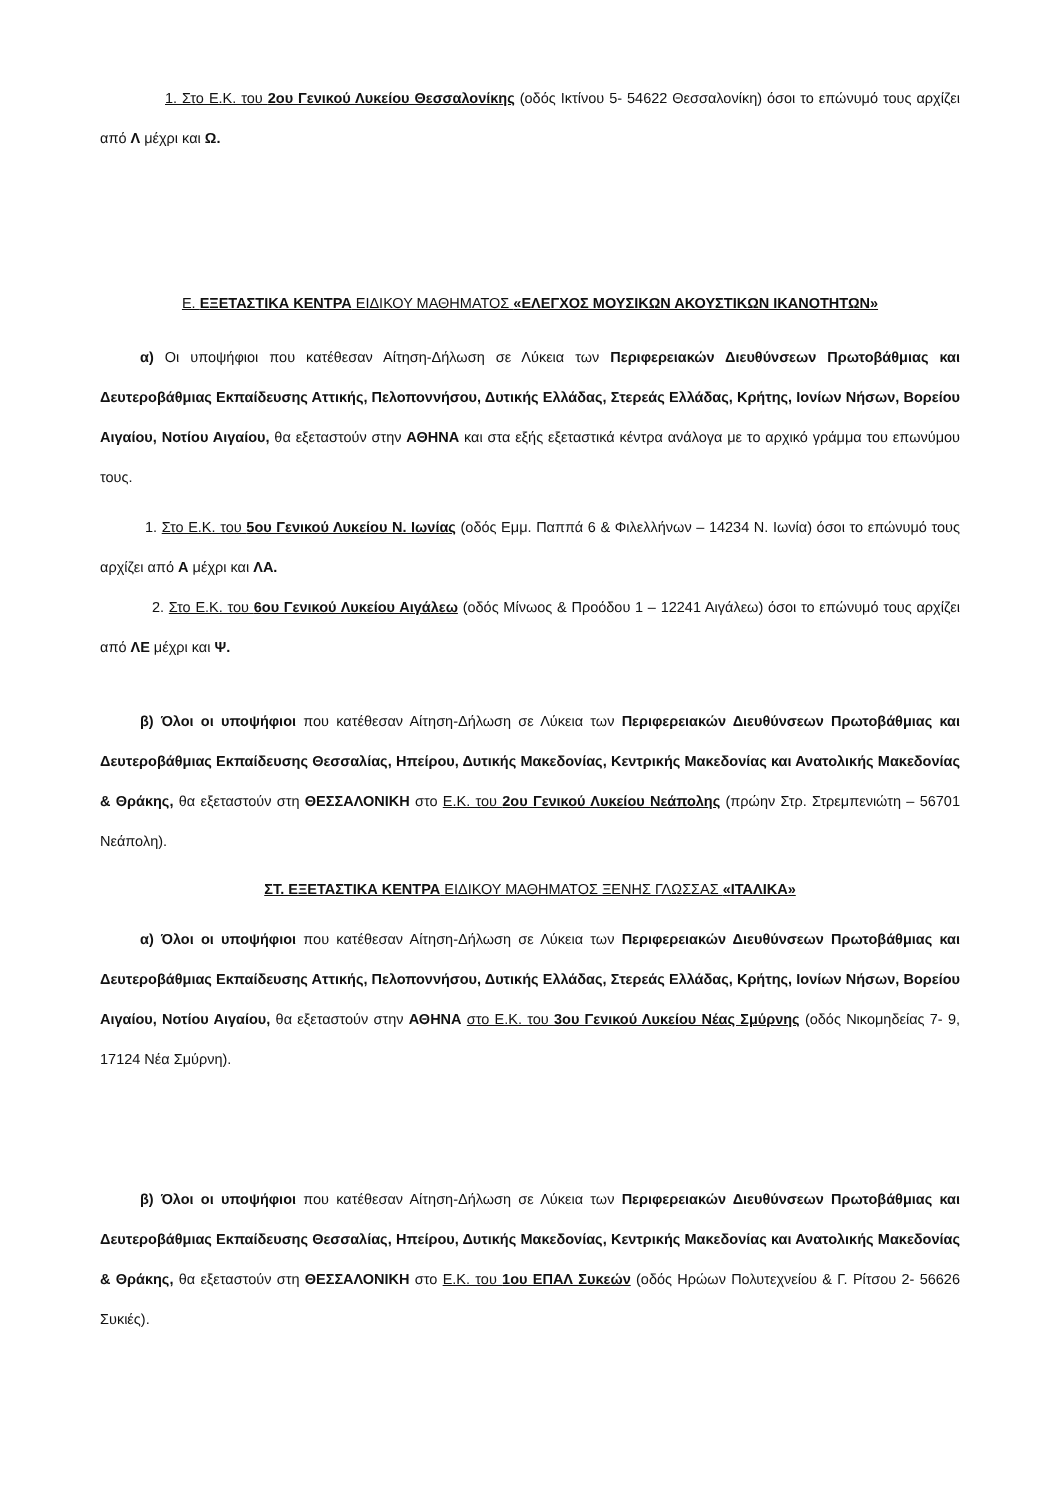1. Στο Ε.Κ. του 2ου Γενικού Λυκείου Θεσσαλονίκης (οδός Ικτίνου 5- 54622 Θεσσαλονίκη) όσοι το επώνυμό τους αρχίζει από Λ μέχρι και Ω.
Ε. ΕΞΕΤΑΣΤΙΚΑ ΚΕΝΤΡΑ ΕΙΔΙΚΟΥ ΜΑΘΗΜΑΤΟΣ «ΕΛΕΓΧΟΣ ΜΟΥΣΙΚΩΝ ΑΚΟΥΣΤΙΚΩΝ ΙΚΑΝΟΤΗΤΩΝ»
α) Οι υποψήφιοι που κατέθεσαν Αίτηση-Δήλωση σε Λύκεια των Περιφερειακών Διευθύνσεων Πρωτοβάθμιας και Δευτεροβάθμιας Εκπαίδευσης Αττικής, Πελοποννήσου, Δυτικής Ελλάδας, Στερεάς Ελλάδας, Κρήτης, Ιονίων Νήσων, Βορείου Αιγαίου, Νοτίου Αιγαίου, θα εξεταστούν στην ΑΘΗΝΑ και στα εξής εξεταστικά κέντρα ανάλογα με το αρχικό γράμμα του επωνύμου τους.
1. Στο Ε.Κ. του 5ου Γενικού Λυκείου Ν. Ιωνίας (οδός Εμμ. Παππά 6 & Φιλελλήνων – 14234 Ν. Ιωνία) όσοι το επώνυμό τους αρχίζει από Α μέχρι και ΛΑ.
2. Στο Ε.Κ. του 6ου Γενικού Λυκείου Αιγάλεω (οδός Μίνωος & Προόδου 1 – 12241 Αιγάλεω) όσοι το επώνυμό τους αρχίζει από ΛΕ μέχρι και Ψ.
β) Όλοι οι υποψήφιοι που κατέθεσαν Αίτηση-Δήλωση σε Λύκεια των Περιφερειακών Διευθύνσεων Πρωτοβάθμιας και Δευτεροβάθμιας Εκπαίδευσης Θεσσαλίας, Ηπείρου, Δυτικής Μακεδονίας, Κεντρικής Μακεδονίας και Ανατολικής Μακεδονίας & Θράκης, θα εξεταστούν στη ΘΕΣΣΑΛΟΝΙΚΗ στο Ε.Κ. του 2ου Γενικού Λυκείου Νεάπολης (πρώην Στρ. Στρεμπενιώτη – 56701 Νεάπολη).
ΣΤ. ΕΞΕΤΑΣΤΙΚΑ ΚΕΝΤΡΑ ΕΙΔΙΚΟΥ ΜΑΘΗΜΑΤΟΣ ΞΕΝΗΣ ΓΛΩΣΣΑΣ «ΙΤΑΛΙΚΑ»
α) Όλοι οι υποψήφιοι που κατέθεσαν Αίτηση-Δήλωση σε Λύκεια των Περιφερειακών Διευθύνσεων Πρωτοβάθμιας και Δευτεροβάθμιας Εκπαίδευσης Αττικής, Πελοποννήσου, Δυτικής Ελλάδας, Στερεάς Ελλάδας, Κρήτης, Ιονίων Νήσων, Βορείου Αιγαίου, Νοτίου Αιγαίου, θα εξεταστούν στην ΑΘΗΝΑ στο Ε.Κ. του 3ου Γενικού Λυκείου Νέας Σμύρνης (οδός Νικομηδείας 7- 9, 17124 Νέα Σμύρνη).
β) Όλοι οι υποψήφιοι που κατέθεσαν Αίτηση-Δήλωση σε Λύκεια των Περιφερειακών Διευθύνσεων Πρωτοβάθμιας και Δευτεροβάθμιας Εκπαίδευσης Θεσσαλίας, Ηπείρου, Δυτικής Μακεδονίας, Κεντρικής Μακεδονίας και Ανατολικής Μακεδονίας & Θράκης, θα εξεταστούν στη ΘΕΣΣΑΛΟΝΙΚΗ στο Ε.Κ. του 1ου ΕΠΑΛ Συκεών (οδός Ηρώων Πολυτεχνείου & Γ. Ρίτσου 2- 56626 Συκιές).